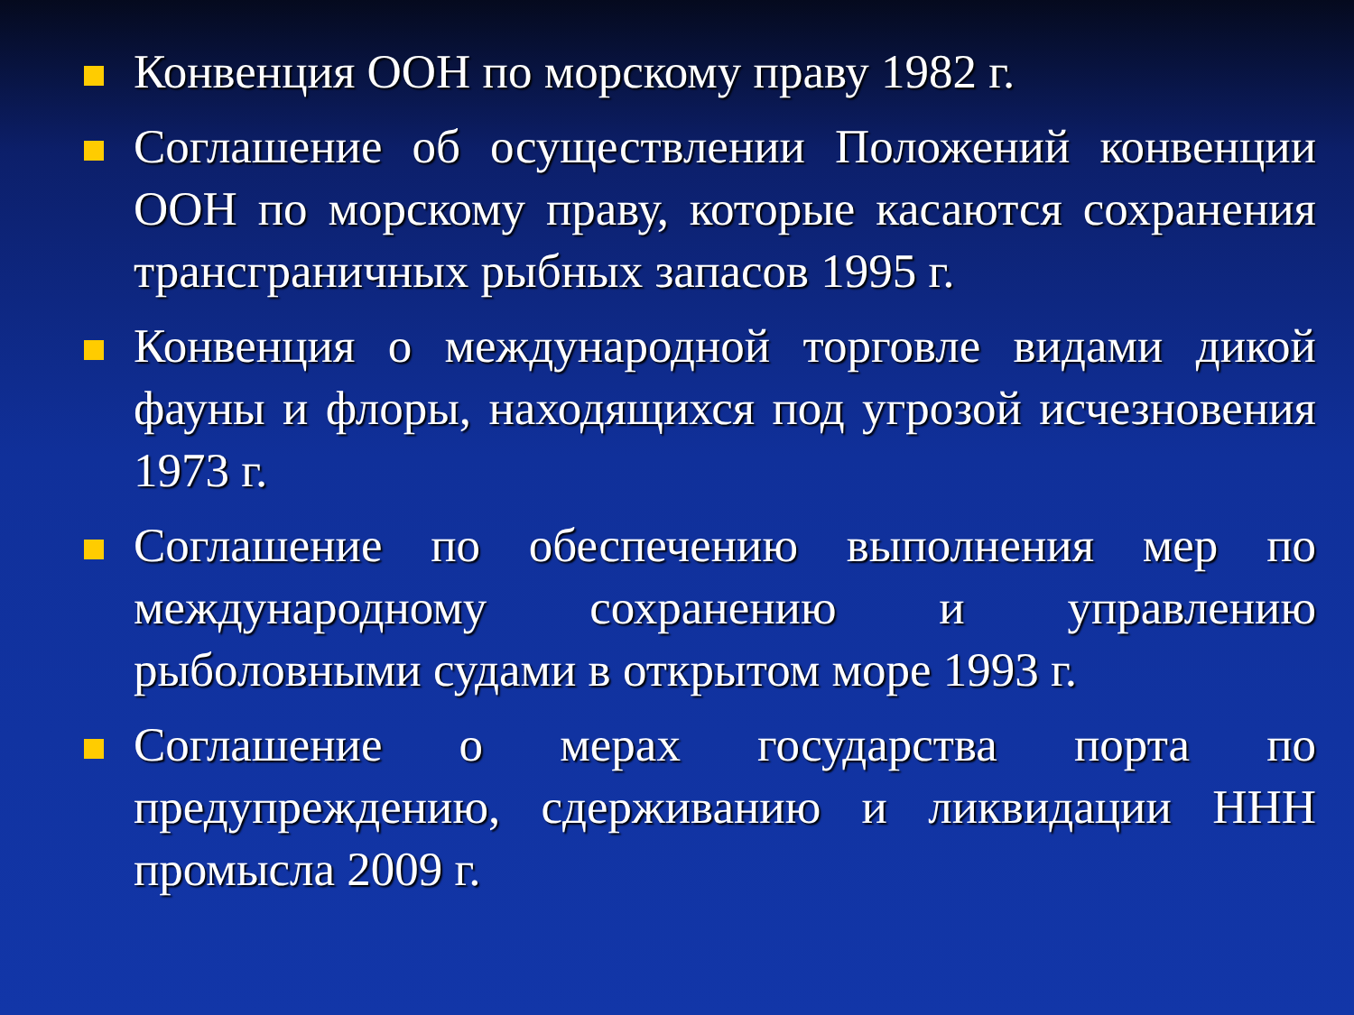Конвенция ООН по морскому праву 1982 г.
Соглашение об осуществлении Положений конвенции ООН по морскому праву, которые касаются сохранения трансграничных рыбных запасов 1995 г.
Конвенция о международной торговле видами дикой фауны и флоры, находящихся под угрозой исчезновения 1973 г.
Соглашение по обеспечению выполнения мер по международному сохранению и управлению рыболовными судами в открытом море 1993 г.
Соглашение о мерах государства порта по предупреждению, сдерживанию и ликвидации ННН промысла 2009 г.